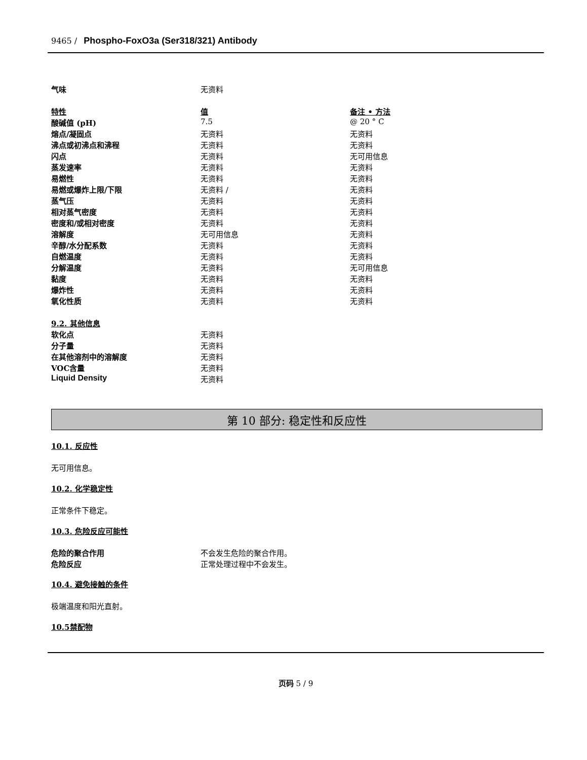9465 / Phospho-FoxO3a (Ser318/321) Antibody
| 气味 | 无资料 | |
| 特性 | 值 | 备注 • 方法 |
| 酸碱值 (pH) | 7.5 | @ 20 ° C |
| 熔点/凝固点 | 无资料 | 无资料 |
| 沸点或初沸点和沸程 | 无资料 | 无资料 |
| 闪点 | 无资料 | 无可用信息 |
| 蒸发速率 | 无资料 | 无资料 |
| 易燃性 | 无资料 | 无资料 |
| 易燃或爆炸上限/下限 | 无资料 / | 无资料 |
| 蒸气压 | 无资料 | 无资料 |
| 相对蒸气密度 | 无资料 | 无资料 |
| 密度和/或相对密度 | 无资料 | 无资料 |
| 溶解度 | 无可用信息 | 无资料 |
| 辛醇/水分配系数 | 无资料 | 无资料 |
| 自燃温度 | 无资料 | 无资料 |
| 分解温度 | 无资料 | 无可用信息 |
| 黏度 | 无资料 | 无资料 |
| 爆炸性 | 无资料 | 无资料 |
| 氧化性质 | 无资料 | 无资料 |
| 9.2. 其他信息 | | |
| 软化点 | 无资料 | |
| 分子量 | 无资料 | |
| 在其他溶剂中的溶解度 | 无资料 | |
| VOC含量 | 无资料 | |
| Liquid Density | 无资料 | |
第 10 部分: 稳定性和反应性
10.1. 反应性
无可用信息。
10.2. 化学稳定性
正常条件下稳定。
10.3. 危险反应可能性
| 危险的聚合作用 | 不会发生危险的聚合作用。 |
| 危险反应 | 正常处理过程中不会发生。 |
10.4. 避免接触的条件
极端温度和阳光直射。
10.5禁配物
页码 5 / 9